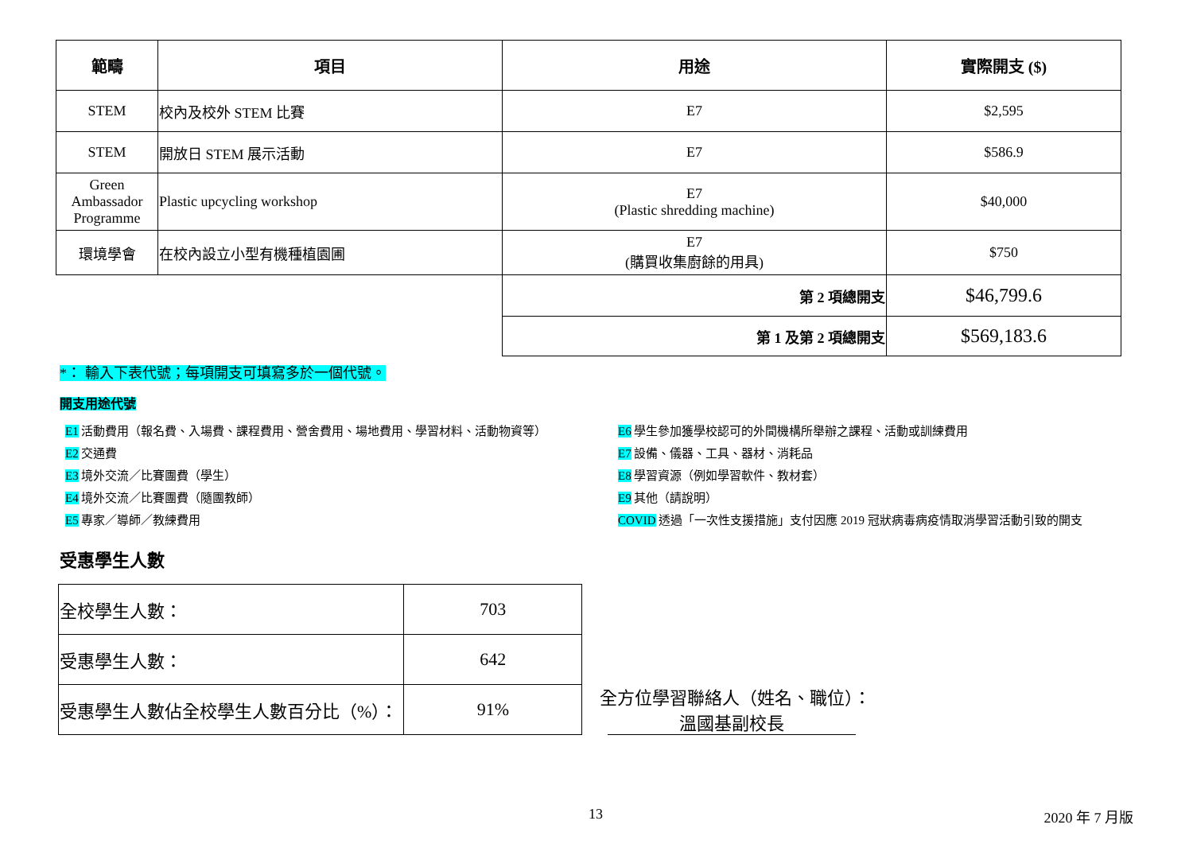| 範疇 | 項目 | 用途 | 實際開支 ($) |
| --- | --- | --- | --- |
| STEM | 校內及校外 STEM 比賽 | E7 | $2,595 |
| STEM | 開放日 STEM 展示活動 | E7 | $586.9 |
| Green Ambassador Programme | Plastic upcycling workshop | E7 (Plastic shredding machine) | $40,000 |
| 環境學會 | 在校內設立小型有機種植園圃 | E7 (購買收集廚餘的用具) | $750 |
| | | 第 2 項總開支 | $46,799.6 |
| | | 第 1 及第 2 項總開支 | $569,183.6 |
*： 輸入下表代號；每項開支可填寫多於一個代號。
開支用途代號
E1 活動費用（報名費、入場費、課程費用、營舍費用、場地費用、學習材料、活動物資等）
E2 交通費
E3 境外交流／比賽團費（學生）
E4 境外交流／比賽團費（隨團教師）
E5 專家／導師／教練費用
E6 學生參加獲學校認可的外間機構所舉辦之課程、活動或訓練費用
E7 設備、儀器、工具、器材、消耗品
E8 學習資源（例如學習軟件、教材套）
E9 其他（請說明）
COVID 透過「一次性支援措施」支付因應 2019 冠狀病毒病疫情取消學習活動引致的開支
受惠學生人數
| 全校學生人數： | 703 |
| 受惠學生人數： | 642 |
| 受惠學生人數佔全校學生人數百分比（%）： | 91% |
全方位學習聯絡人（姓名、職位）： 溫國基副校長
13 2020 年 7 月版